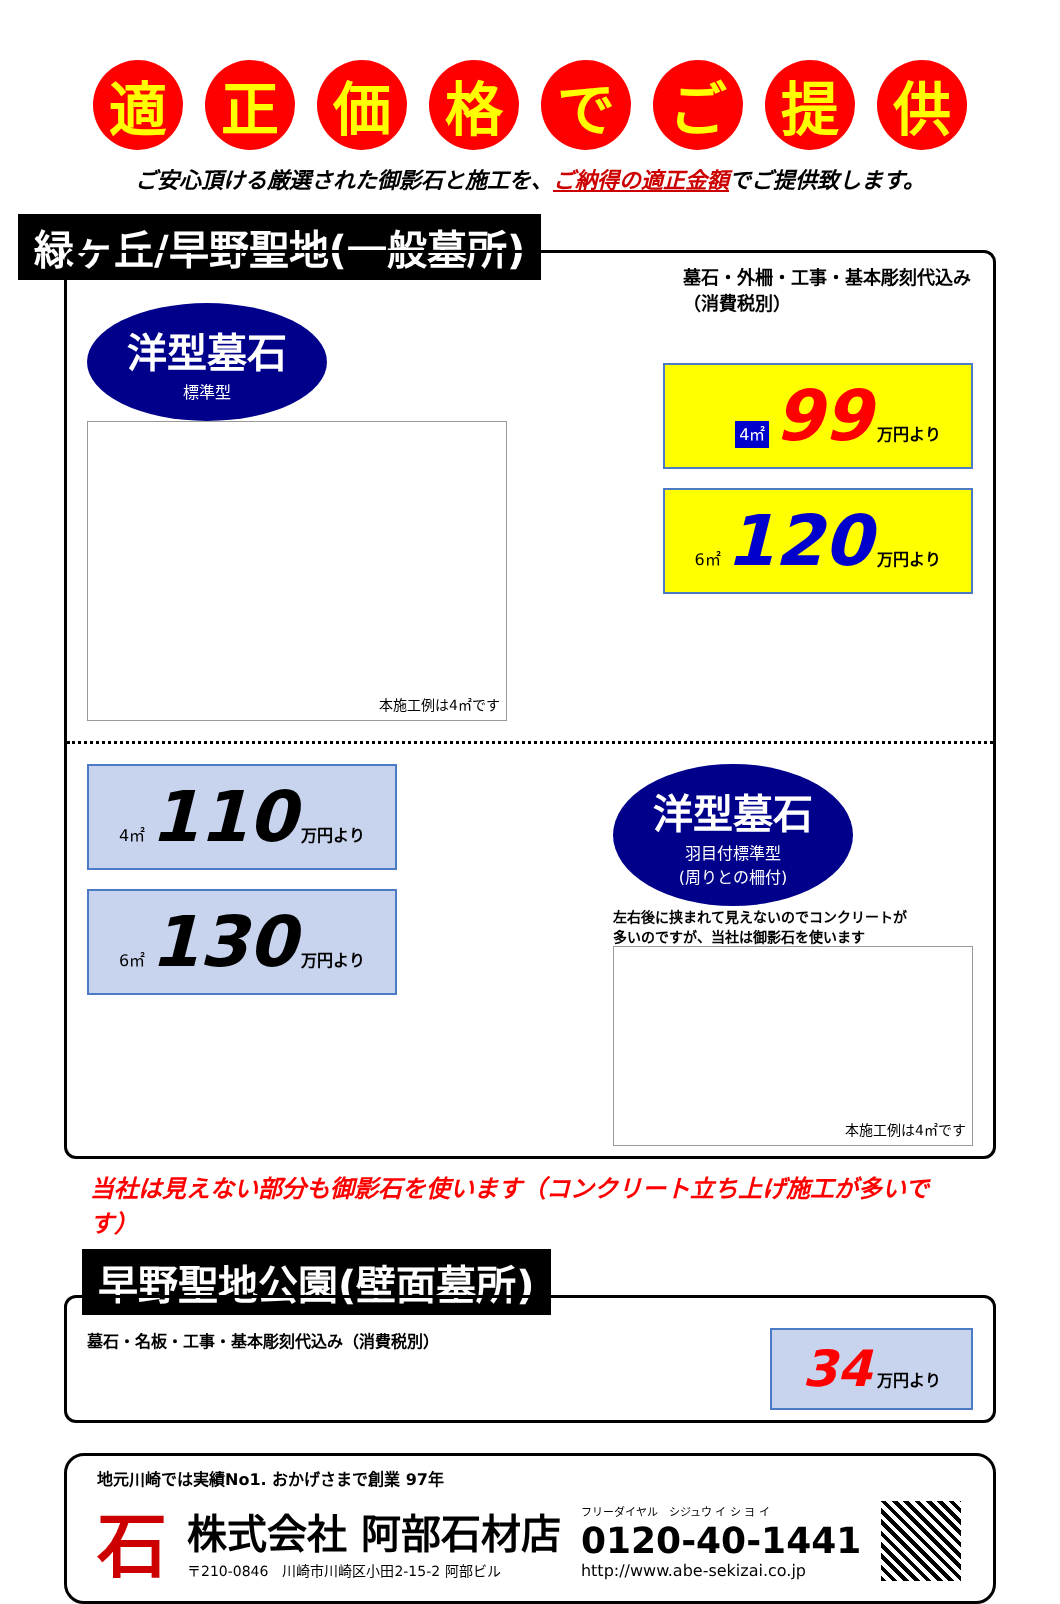適正価格でご提供
ご安心頂ける厳選された御影石と施工を、ご納得の適正金額でご提供致します。
緑ヶ丘/早野聖地(一般墓所)
墓石・外柵・工事・基本彫刻代込み（消費税別）
洋型墓石 標準型
本施工例は4㎡です
4㎡ 99 万円より
6㎡ 120 万円より
4㎡ 110 万円より
6㎡ 130 万円より
洋型墓石 羽目付標準型
(周りとの柵付)
左右後に挟まれて見えないのでコンクリートが多いのですが、当社は御影石を使います
本施工例は4㎡です
当社は見えない部分も御影石を使います（コンクリート立ち上げ施工が多いです）
早野聖地公園(壁面墓所)
墓石・名板・工事・基本彫刻代込み（消費税別）
34 万円より
地元川崎では実績No1. おかげさまで創業 97年
石
株式会社 阿部石材店
〒210-0846　川崎市川崎区小田2-15-2 阿部ビル
フリーダイヤル　シジュウ イ シ ヨ イ
0120-40-1441
http://www.abe-sekizai.co.jp